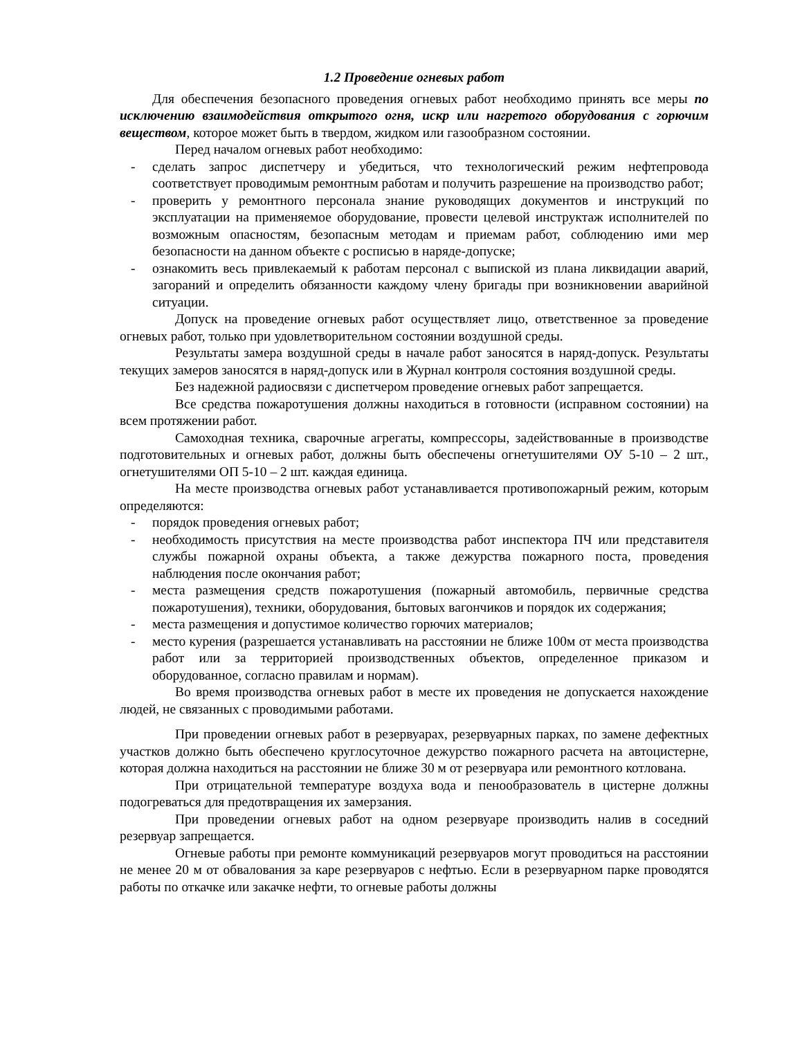1.2 Проведение огневых работ
Для обеспечения безопасного проведения огневых работ необходимо принять все меры по исключению взаимодействия открытого огня, искр или нагретого оборудования с горючим веществом, которое может быть в твердом, жидком или газообразном состоянии.
Перед началом огневых работ необходимо:
- сделать запрос диспетчеру и убедиться, что технологический режим нефтепровода соответствует проводимым ремонтным работам и получить разрешение на производство работ;
- проверить у ремонтного персонала знание руководящих документов и инструкций по эксплуатации на применяемое оборудование, провести целевой инструктаж исполнителей по возможным опасностям, безопасным методам и приемам работ, соблюдению ими мер безопасности на данном объекте с росписью в наряде-допуске;
- ознакомить весь привлекаемый к работам персонал с выпиской из плана ликвидации аварий, загораний и определить обязанности каждому члену бригады при возникновении аварийной ситуации.
Допуск на проведение огневых работ осуществляет лицо, ответственное за проведение огневых работ, только при удовлетворительном состоянии воздушной среды.
Результаты замера воздушной среды в начале работ заносятся в наряд-допуск. Результаты текущих замеров заносятся в наряд-допуск или в Журнал контроля состояния воздушной среды.
Без надежной радиосвязи с диспетчером проведение огневых работ запрещается.
Все средства пожаротушения должны находиться в готовности (исправном состоянии) на всем протяжении работ.
Самоходная техника, сварочные агрегаты, компрессоры, задействованные в производстве подготовительных и огневых работ, должны быть обеспечены огнетушителями ОУ 5-10 – 2 шт., огнетушителями ОП 5-10 – 2 шт. каждая единица.
На месте производства огневых работ устанавливается противопожарный режим, которым определяются:
- порядок проведения огневых работ;
- необходимость присутствия на месте производства работ инспектора ПЧ или представителя службы пожарной охраны объекта, а также дежурства пожарного поста, проведения наблюдения после окончания работ;
- места размещения средств пожаротушения (пожарный автомобиль, первичные средства пожаротушения), техники, оборудования, бытовых вагончиков и порядок их содержания;
- места размещения и допустимое количество горючих материалов;
- место курения (разрешается устанавливать на расстоянии не ближе 100м от места производства работ или за территорией производственных объектов, определенное приказом и оборудованное, согласно правилам и нормам).
Во время производства огневых работ в месте их проведения не допускается нахождение людей, не связанных с проводимыми работами.
При проведении огневых работ в резервуарах, резервуарных парках, по замене дефектных участков должно быть обеспечено круглосуточное дежурство пожарного расчета на автоцистерне, которая должна находиться на расстоянии не ближе 30 м от резервуара или ремонтного котлована.
При отрицательной температуре воздуха вода и пенообразователь в цистерне должны подогреваться для предотвращения их замерзания.
При проведении огневых работ на одном резервуаре производить налив в соседний резервуар запрещается.
Огневые работы при ремонте коммуникаций резервуаров могут проводиться на расстоянии не менее 20 м от обвалования за каре резервуаров с нефтью. Если в резервуарном парке проводятся работы по откачке или закачке нефти, то огневые работы должны